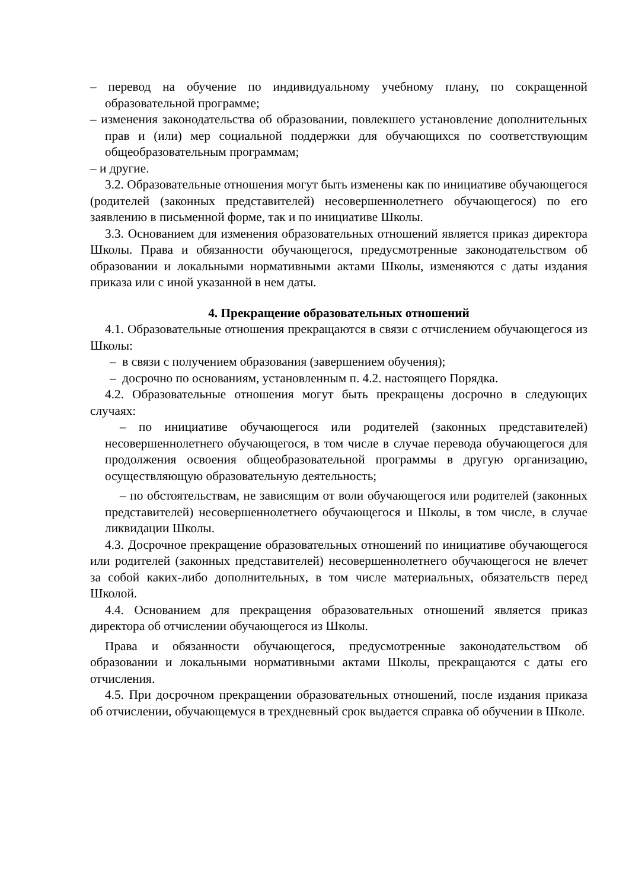– перевод на обучение по индивидуальному учебному плану, по сокращенной образовательной программе;
– изменения законодательства об образовании, повлекшего установление дополнительных прав и (или) мер социальной поддержки для обучающихся по соответствующим общеобразовательным программам;
– и другие.
3.2. Образовательные отношения могут быть изменены как по инициативе обучающегося (родителей (законных представителей) несовершеннолетнего обучающегося) по его заявлению в письменной форме, так и по инициативе Школы.
3.3. Основанием для изменения образовательных отношений является приказ директора Школы. Права и обязанности обучающегося, предусмотренные законодательством об образовании и локальными нормативными актами Школы, изменяются с даты издания приказа или с иной указанной в нем даты.
4. Прекращение образовательных отношений
4.1. Образовательные отношения прекращаются в связи с отчислением обучающегося из Школы:
– в связи с получением образования (завершением обучения);
– досрочно по основаниям, установленным п. 4.2. настоящего Порядка.
4.2. Образовательные отношения могут быть прекращены досрочно в следующих случаях:
– по инициативе обучающегося или родителей (законных представителей) несовершеннолетнего обучающегося, в том числе в случае перевода обучающегося для продолжения освоения общеобразовательной программы в другую организацию, осуществляющую образовательную деятельность;
– по обстоятельствам, не зависящим от воли обучающегося или родителей (законных представителей) несовершеннолетнего обучающегося и Школы, в том числе, в случае ликвидации Школы.
4.3. Досрочное прекращение образовательных отношений по инициативе обучающегося или родителей (законных представителей) несовершеннолетнего обучающегося не влечет за собой каких-либо дополнительных, в том числе материальных, обязательств перед Школой.
4.4. Основанием для прекращения образовательных отношений является приказ директора об отчислении обучающегося из Школы.
Права и обязанности обучающегося, предусмотренные законодательством об образовании и локальными нормативными актами Школы, прекращаются с даты его отчисления.
4.5. При досрочном прекращении образовательных отношений, после издания приказа об отчислении, обучающемуся в трехдневный срок выдается справка об обучении в Школе.